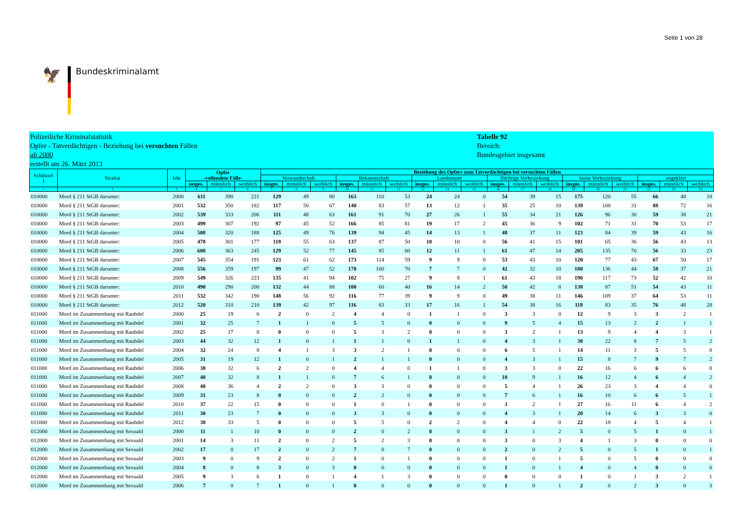Seite 1 von 28
🦅
Bundeskriminalamt
Polizeiliche Kriminalstatistik
Opfer - Tatverdächtigen - Beziehung bei versuchten Fällen
ab 2000
erstellt am 26. März 2013
Tabelle 92
Bereich:
Bundesgebiet insgesamt
| Schlüssel 1 | Straftat | Jahr | Opfer -vollendete Fälle- | | | Beziehung des Opfers zum Tatverdächtigen bei versuchten Fällen | | | | | | | | | | | | | | | | | |
| --- | --- | --- | --- | --- | --- | --- | --- | --- | --- | --- | --- | --- | --- | --- | --- | --- | --- | --- | --- | --- | --- | --- | --- |
| | | | | | | Verwandtschaft | | | Bekanntschaft | | | Landsmann | | | flüchtige Vorbeziehung | | | keine Vorbeziehung | | | ungeklärt | | |
| | | | insges. | männlich | weiblich | insges. | männlich | weiblich | insges. | männlich | weiblich | insges. | männlich | weiblich | insges. | männlich | weiblich | insges. | männlich | weiblich | insges. | männlich | weiblich |
| 1 | 2 | 3 | 4 | 5 | 6 | 7 | 8 | 9 | 10 | 11 | 12 | 13 | 14 | 15 | 16 | 17 | 18 | 19 | 20 | 21 | 22 | 23 | 24 |
| 010000 | Mord § 211 StGB darunter: | 2000 | 611 | 390 | 221 | 129 | 49 | 80 | 163 | 110 | 53 | 24 | 24 | 0 | 54 | 39 | 15 | 175 | 120 | 55 | 66 | 48 | 18 |
| 010000 | Mord § 211 StGB darunter: | 2001 | 532 | 350 | 182 | 117 | 50 | 67 | 140 | 83 | 57 | 13 | 12 | 1 | 35 | 25 | 10 | 139 | 108 | 31 | 88 | 72 | 16 |
| 010000 | Mord § 211 StGB darunter: | 2002 | 539 | 333 | 206 | 111 | 48 | 63 | 161 | 91 | 70 | 27 | 26 | 1 | 55 | 34 | 21 | 126 | 96 | 30 | 59 | 38 | 21 |
| 010000 | Mord § 211 StGB darunter: | 2003 | 499 | 307 | 192 | 97 | 45 | 52 | 166 | 85 | 81 | 19 | 17 | 2 | 45 | 36 | 9 | 102 | 71 | 31 | 70 | 53 | 17 |
| 010000 | Mord § 211 StGB darunter: | 2004 | 508 | 320 | 188 | 125 | 49 | 76 | 139 | 94 | 45 | 14 | 13 | 1 | 48 | 37 | 11 | 123 | 84 | 39 | 59 | 43 | 16 |
| 010000 | Mord § 211 StGB darunter: | 2005 | 478 | 301 | 177 | 118 | 55 | 63 | 137 | 87 | 50 | 10 | 10 | 0 | 56 | 41 | 15 | 101 | 65 | 36 | 56 | 43 | 13 |
| 010000 | Mord § 211 StGB darunter: | 2006 | 608 | 363 | 245 | 129 | 52 | 77 | 145 | 85 | 60 | 12 | 11 | 1 | 61 | 47 | 14 | 205 | 135 | 70 | 56 | 33 | 23 |
| 010000 | Mord § 211 StGB darunter: | 2007 | 545 | 354 | 191 | 123 | 61 | 62 | 173 | 114 | 59 | 9 | 9 | 0 | 53 | 43 | 10 | 120 | 77 | 43 | 67 | 50 | 17 |
| 010000 | Mord § 211 StGB darunter: | 2008 | 556 | 359 | 197 | 99 | 47 | 52 | 170 | 100 | 70 | 7 | 7 | 0 | 42 | 32 | 10 | 180 | 136 | 44 | 58 | 37 | 21 |
| 010000 | Mord § 211 StGB darunter: | 2009 | 549 | 326 | 223 | 135 | 41 | 94 | 102 | 75 | 27 | 9 | 8 | 1 | 61 | 43 | 18 | 190 | 117 | 73 | 52 | 42 | 10 |
| 010000 | Mord § 211 StGB darunter: | 2010 | 490 | 290 | 200 | 132 | 44 | 88 | 100 | 60 | 40 | 16 | 14 | 2 | 50 | 42 | 8 | 138 | 87 | 51 | 54 | 43 | 11 |
| 010000 | Mord § 211 StGB darunter: | 2011 | 532 | 342 | 190 | 148 | 56 | 92 | 116 | 77 | 39 | 9 | 9 | 0 | 49 | 38 | 11 | 146 | 109 | 37 | 64 | 53 | 11 |
| 010000 | Mord § 211 StGB darunter: | 2012 | 520 | 310 | 210 | 139 | 42 | 97 | 116 | 83 | 33 | 17 | 16 | 1 | 54 | 38 | 16 | 118 | 83 | 35 | 76 | 48 | 28 |
| 011000 | Mord im Zusammenhang mit Raubdel | 2000 | 25 | 19 | 6 | 2 | 0 | 2 | 4 | 4 | 0 | 1 | 1 | 0 | 3 | 3 | 0 | 12 | 9 | 3 | 3 | 2 | 1 |
| 011000 | Mord im Zusammenhang mit Raubdel | 2001 | 32 | 25 | 7 | 1 | 1 | 0 | 5 | 5 | 0 | 0 | 0 | 0 | 9 | 5 | 4 | 15 | 13 | 2 | 2 | 1 | 1 |
| 011000 | Mord im Zusammenhang mit Raubdel | 2002 | 25 | 17 | 8 | 0 | 0 | 0 | 5 | 3 | 2 | 0 | 0 | 0 | 3 | 2 | 1 | 13 | 9 | 4 | 4 | 3 | 1 |
| 011000 | Mord im Zusammenhang mit Raubdel | 2003 | 44 | 32 | 12 | 1 | 0 | 1 | 1 | 1 | 0 | 1 | 1 | 0 | 4 | 3 | 1 | 30 | 22 | 8 | 7 | 5 | 2 |
| 011000 | Mord im Zusammenhang mit Raubdel | 2004 | 32 | 24 | 8 | 4 | 1 | 3 | 3 | 2 | 1 | 0 | 0 | 0 | 6 | 5 | 1 | 14 | 11 | 3 | 5 | 5 | 0 |
| 011000 | Mord im Zusammenhang mit Raubdel | 2005 | 31 | 19 | 12 | 1 | 0 | 1 | 2 | 1 | 1 | 0 | 0 | 0 | 4 | 3 | 1 | 15 | 8 | 7 | 9 | 7 | 2 |
| 011000 | Mord im Zusammenhang mit Raubdel | 2006 | 38 | 32 | 6 | 2 | 2 | 0 | 4 | 4 | 0 | 1 | 1 | 0 | 3 | 3 | 0 | 22 | 16 | 6 | 6 | 6 | 0 |
| 011000 | Mord im Zusammenhang mit Raubdel | 2007 | 40 | 32 | 8 | 1 | 1 | 0 | 7 | 6 | 1 | 0 | 0 | 0 | 10 | 9 | 1 | 16 | 12 | 4 | 6 | 4 | 2 |
| 011000 | Mord im Zusammenhang mit Raubdel | 2008 | 40 | 36 | 4 | 2 | 2 | 0 | 3 | 3 | 0 | 0 | 0 | 0 | 5 | 4 | 1 | 26 | 23 | 3 | 4 | 4 | 0 |
| 011000 | Mord im Zusammenhang mit Raubdel | 2009 | 31 | 23 | 8 | 0 | 0 | 0 | 2 | 2 | 0 | 0 | 0 | 0 | 7 | 6 | 1 | 16 | 10 | 6 | 6 | 5 | 1 |
| 011000 | Mord im Zusammenhang mit Raubdel | 2010 | 37 | 22 | 15 | 0 | 0 | 0 | 1 | 0 | 1 | 0 | 0 | 0 | 3 | 2 | 1 | 27 | 16 | 11 | 6 | 4 | 2 |
| 011000 | Mord im Zusammenhang mit Raubdel | 2011 | 30 | 23 | 7 | 0 | 0 | 0 | 3 | 3 | 0 | 0 | 0 | 0 | 4 | 3 | 1 | 20 | 14 | 6 | 3 | 3 | 0 |
| 011000 | Mord im Zusammenhang mit Raubdel | 2012 | 38 | 33 | 5 | 0 | 0 | 0 | 5 | 5 | 0 | 2 | 2 | 0 | 4 | 4 | 0 | 22 | 18 | 4 | 5 | 4 | 1 |
| 012000 | Mord im Zusammenhang mit Sexuald | 2000 | 11 | 1 | 10 | 0 | 0 | 0 | 2 | 0 | 2 | 0 | 0 | 0 | 3 | 1 | 2 | 5 | 0 | 5 | 1 | 0 | 1 |
| 012000 | Mord im Zusammenhang mit Sexuald | 2001 | 14 | 3 | 11 | 2 | 0 | 2 | 5 | 2 | 3 | 0 | 0 | 0 | 3 | 0 | 3 | 4 | 1 | 3 | 0 | 0 | 0 |
| 012000 | Mord im Zusammenhang mit Sexuald | 2002 | 17 | 0 | 17 | 2 | 0 | 2 | 7 | 0 | 7 | 0 | 0 | 0 | 2 | 0 | 2 | 5 | 0 | 5 | 1 | 0 | 1 |
| 012000 | Mord im Zusammenhang mit Sexuald | 2003 | 9 | 0 | 9 | 2 | 0 | 2 | 1 | 0 | 1 | 0 | 0 | 0 | 1 | 0 | 1 | 5 | 0 | 5 | 0 | 0 | 0 |
| 012000 | Mord im Zusammenhang mit Sexuald | 2004 | 8 | 0 | 8 | 3 | 0 | 3 | 0 | 0 | 0 | 0 | 0 | 0 | 1 | 0 | 1 | 4 | 0 | 4 | 0 | 0 | 0 |
| 012000 | Mord im Zusammenhang mit Sexuald | 2005 | 9 | 3 | 6 | 1 | 0 | 1 | 4 | 1 | 3 | 0 | 0 | 0 | 0 | 0 | 0 | 1 | 0 | 1 | 3 | 2 | 1 |
| 012000 | Mord im Zusammenhang mit Sexuald | 2006 | 7 | 0 | 7 | 1 | 0 | 1 | 0 | 0 | 0 | 0 | 0 | 0 | 1 | 0 | 1 | 2 | 0 | 2 | 3 | 0 | 3 |